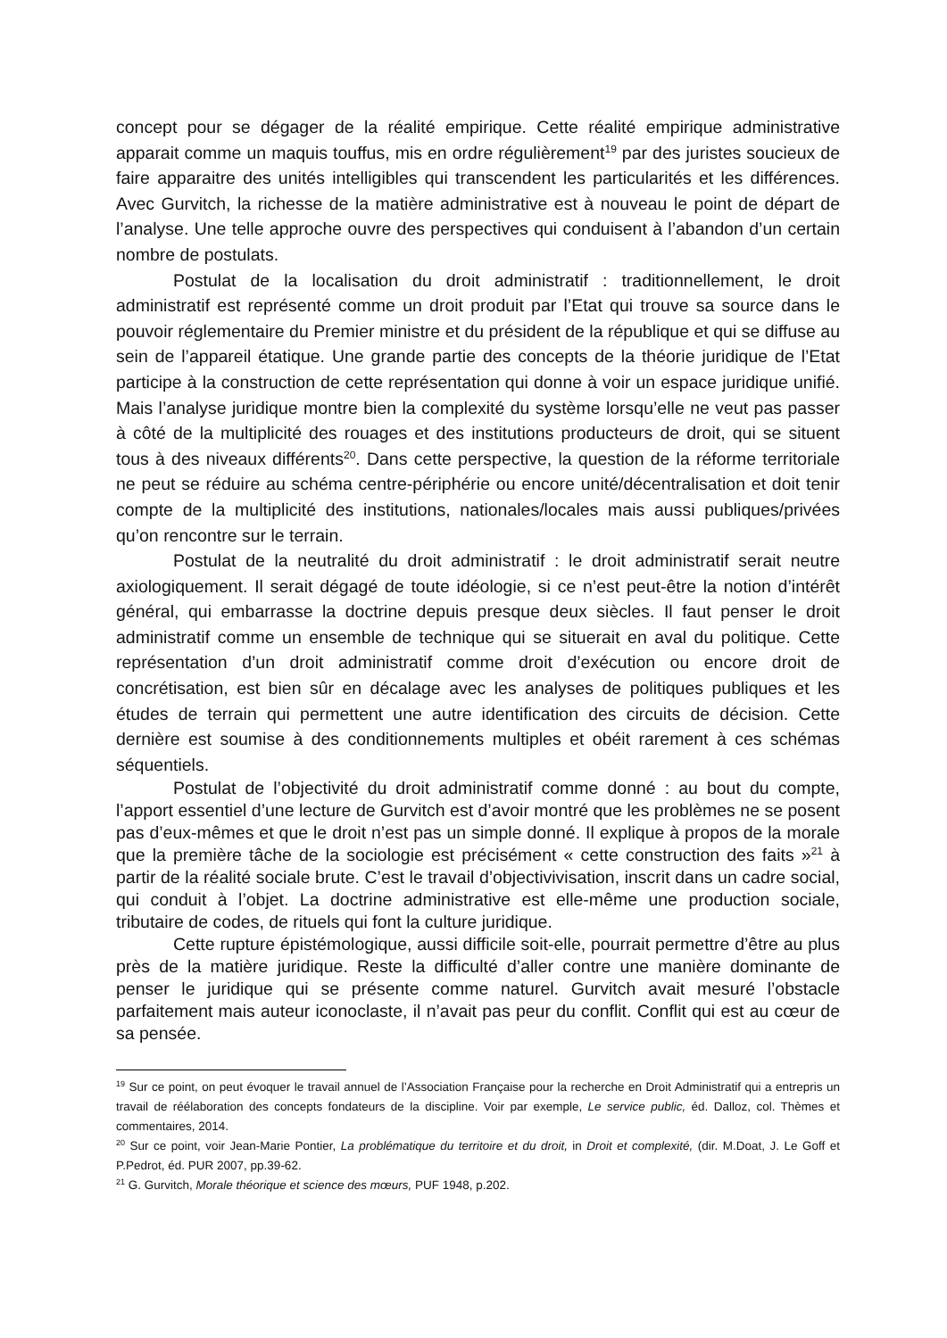concept pour se dégager de la réalité empirique. Cette réalité empirique administrative apparait comme un maquis touffus, mis en ordre régulièrement<sup>19</sup> par des juristes soucieux de faire apparaitre des unités intelligibles qui transcendent les particularités et les différences. Avec Gurvitch, la richesse de la matière administrative est à nouveau le point de départ de l’analyse. Une telle approche ouvre des perspectives qui conduisent à l’abandon d’un certain nombre de postulats.
Postulat de la localisation du droit administratif : traditionnellement, le droit administratif est représenté comme un droit produit par l’Etat qui trouve sa source dans le pouvoir réglementaire du Premier ministre et du président de la république et qui se diffuse au sein de l’appareil étatique. Une grande partie des concepts de la théorie juridique de l’Etat participe à la construction de cette représentation qui donne à voir un espace juridique unifié. Mais l’analyse juridique montre bien la complexité du système lorsqu’elle ne veut pas passer à côté de la multiplicité des rouages et des institutions producteurs de droit, qui se situent tous à des niveaux différents<sup>20</sup>. Dans cette perspective, la question de la réforme territoriale ne peut se réduire au schéma centre-périphérie ou encore unité/décentralisation et doit tenir compte de la multiplicité des institutions, nationales/locales mais aussi publiques/privées qu’on rencontre sur le terrain.
Postulat de la neutralité du droit administratif : le droit administratif serait neutre axiologiquement. Il serait dégagé de toute idéologie, si ce n’est peut-être la notion d’intérêt général, qui embarrasse la doctrine depuis presque deux siècles. Il faut penser le droit administratif comme un ensemble de technique qui se situerait en aval du politique. Cette représentation d’un droit administratif comme droit d’exécution ou encore droit de concrétisation, est bien sûr en décalage avec les analyses de politiques publiques et les études de terrain qui permettent une autre identification des circuits de décision. Cette dernière est soumise à des conditionnements multiples et obéit rarement à ces schémas séquentiels.
Postulat de l’objectivité du droit administratif comme donné : au bout du compte, l’apport essentiel d’une lecture de Gurvitch est d’avoir montré que les problèmes ne se posent pas d’eux-mêmes et que le droit n’est pas un simple donné. Il explique à propos de la morale que la première tâche de la sociologie est précisément « cette construction des faits »<sup>21</sup> à partir de la réalité sociale brute. C’est le travail d’objectivivisation, inscrit dans un cadre social, qui conduit à l’objet. La doctrine administrative est elle-même une production sociale, tributaire de codes, de rituels qui font la culture juridique.
Cette rupture épistémologique, aussi difficile soit-elle, pourrait permettre d’être au plus près de la matière juridique. Reste la difficulté d’aller contre une manière dominante de penser le juridique qui se présente comme naturel. Gurvitch avait mesuré l’obstacle parfaitement mais auteur iconoclaste, il n’avait pas peur du conflit. Conflit qui est au cœur de sa pensée.
<sup>19</sup> Sur ce point, on peut évoquer le travail annuel de l’Association Française pour la recherche en Droit Administratif qui a entrepris un travail de réélaboration des concepts fondateurs de la discipline. Voir par exemple, Le service public, éd. Dalloz, col. Thèmes et commentaires, 2014.
<sup>20</sup> Sur ce point, voir Jean-Marie Pontier, La problématique du territoire et du droit, in Droit et complexité, (dir. M.Doat, J. Le Goff et P.Pedrot, éd. PUR 2007, pp.39-62.
<sup>21</sup> G. Gurvitch, Morale théorique et science des mœurs, PUF 1948, p.202.